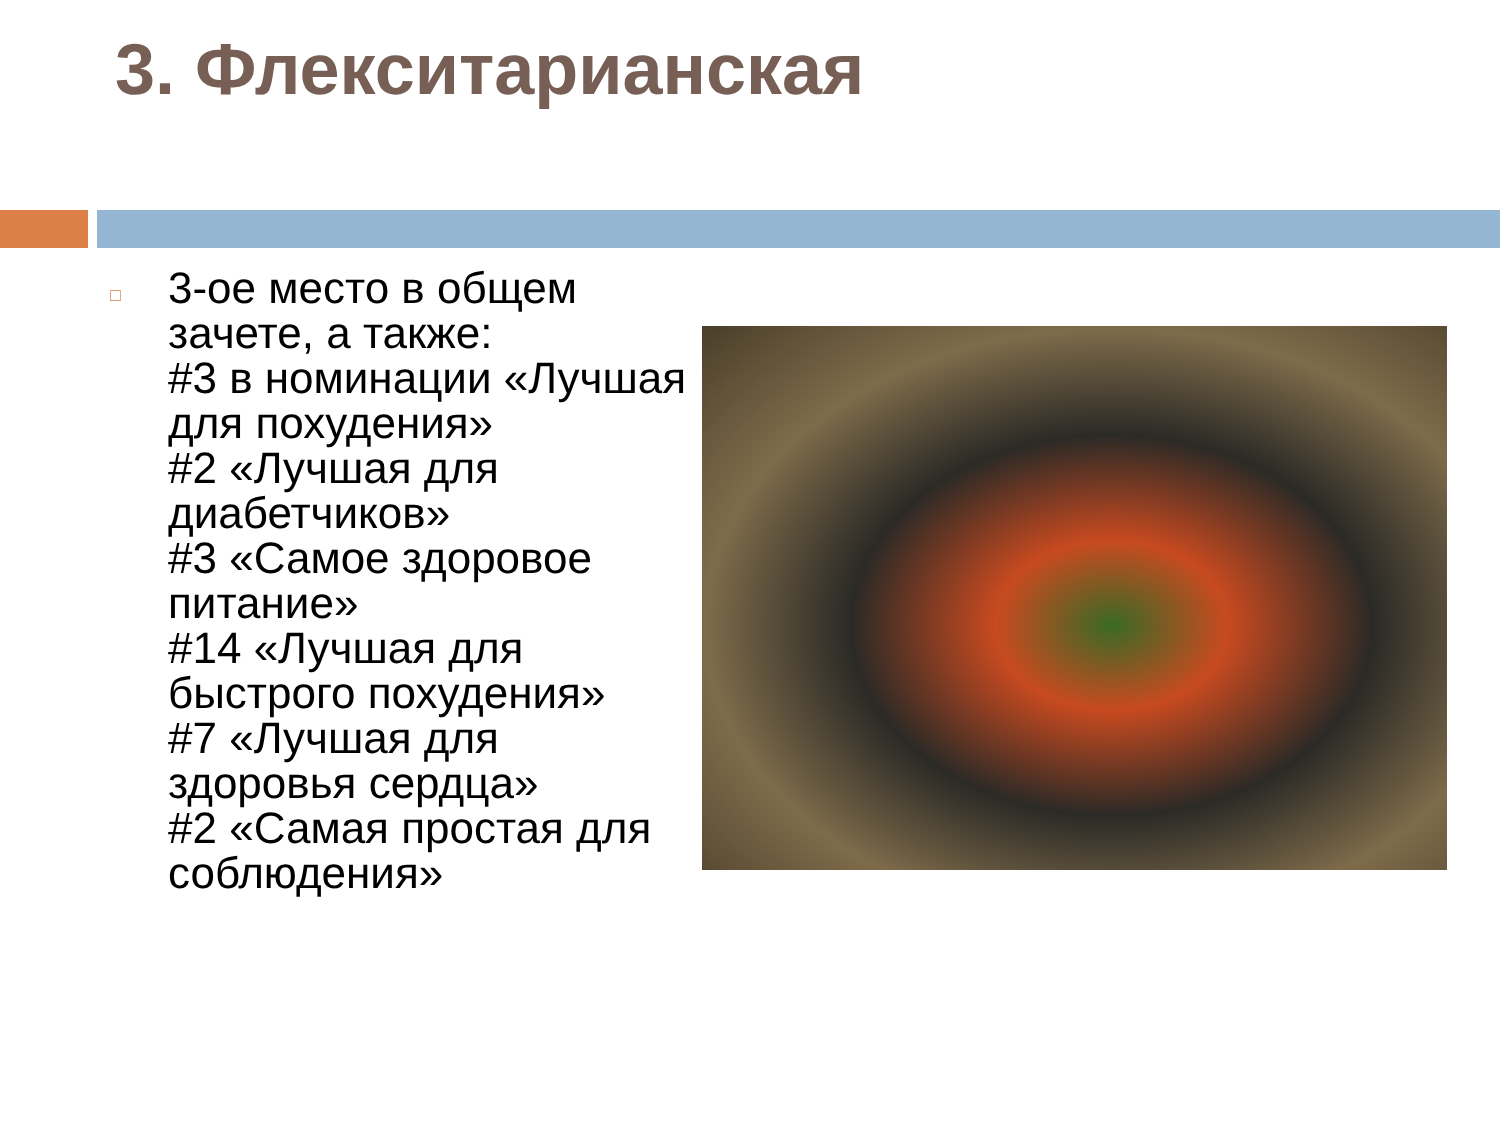3. Флекситарианская
□
3-ое место в общем
зачете, а также:
#3 в номинации «Лучшая
для похудения»
#2 «Лучшая для
диабетчиков»
#3 «Самое здоровое
питание»
#14 «Лучшая для
быстрого похудения»
#7 «Лучшая для
здоровья сердца»
#2 «Самая простая для
соблюдения»